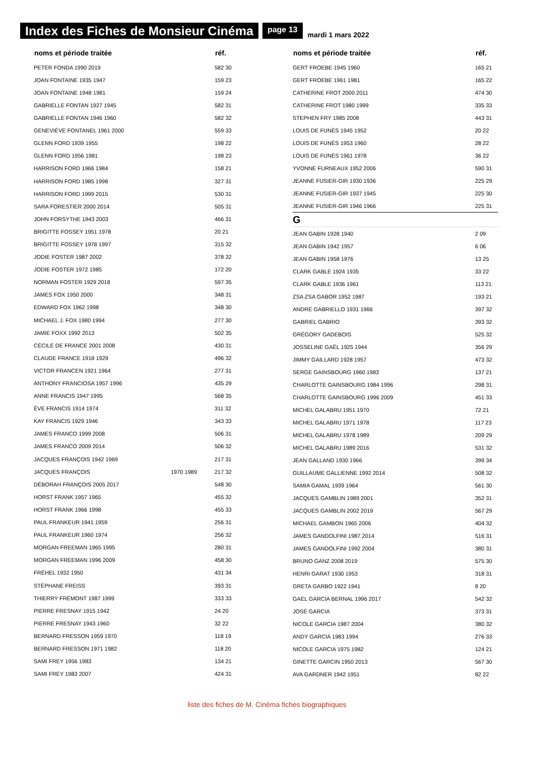Index des Fiches de Monsieur Cinéma
page 13
mardi 1 mars 2022
| noms et période traitée | | réf. |
| --- | --- | --- |
| PETER FONDA 1990 2019 | | 582 30 |
| JOAN FONTAINE 1935 1947 | | 159 23 |
| JOAN FONTAINE 1948 1981 | | 159 24 |
| GABRIELLE FONTAN 1927 1945 | | 582 31 |
| GABRIELLE FONTAN 1946 1960 | | 582 32 |
| GENEVIÈVE FONTANEL 1961 2000 | | 559 33 |
| GLENN FORD 1939 1955 | | 198 22 |
| GLENN FORD 1956 1981 | | 198 23 |
| HARRISON FORD 1966 1984 | | 158 21 |
| HARRISON FORD 1985 1998 | | 327 31 |
| HARRISON FORD 1999 2015 | | 530 31 |
| SARA FORESTIER 2000 2014 | | 505 31 |
| JOHN FORSYTHE 1943 2003 | | 466 31 |
| BRIGITTE FOSSEY 1951 1978 | | 20 21 |
| BRIGITTE FOSSEY 1978 1997 | | 315 32 |
| JODIE FOSTER 1987 2002 | | 378 32 |
| JODIE FOSTER 1972 1985 | | 172 20 |
| NORMAN FOSTER 1929 2018 | | 597 35 |
| JAMES FOX 1950 2000 | | 348 31 |
| EDWARD FOX 1962 1998 | | 348 30 |
| MICHAEL J. FOX 1980 1994 | | 277 30 |
| JAMIE FOXX 1992 2013 | | 502 35 |
| CÉCILE DE FRANCE 2001 2008 | | 430 31 |
| CLAUDE FRANCE 1918 1929 | | 496 32 |
| VICTOR FRANCEN 1921 1964 | | 277 31 |
| ANTHONY FRANCIOSA 1957 1996 | | 435 29 |
| ANNE FRANCIS 1947 1995 | | 568 35 |
| ÈVE FRANCIS 1914 1974 | | 311 32 |
| KAY FRANCIS 1929 1946 | | 343 33 |
| JAMES FRANCO 1999 2008 | | 506 31 |
| JAMES FRANCO 2009 2014 | | 506 32 |
| JACQUES FRANÇOIS 1942 1969 | | 217 31 |
| JACQUES FRANÇOIS | 1970 1989 | 217 32 |
| DÉBORAH FRANÇOIS 2005 2017 | | 548 30 |
| HORST FRANK 1957 1965 | | 455 32 |
| HORST FRANK 1966 1998 | | 455 33 |
| PAUL FRANKEUR 1941 1959 | | 256 31 |
| PAUL FRANKEUR 1960 1974 | | 256 32 |
| MORGAN FREEMAN 1965 1995 | | 280 31 |
| MORGAN FREEMAN 1996 2009 | | 458 30 |
| FRÉHEL 1932 1950 | | 431 34 |
| STÉPHANE FREISS | | 393 31 |
| THIERRY FRÉMONT 1987 1999 | | 333 33 |
| PIERRE FRESNAY 1915 1942 | | 24 20 |
| PIERRE FRESNAY 1943 1960 | | 32 22 |
| BERNARD FRESSON 1959 1970 | | 118 19 |
| BERNARD FRESSON 1971 1982 | | 118 20 |
| SAMI FREY 1956 1983 | | 134 21 |
| SAMI FREY 1983 2007 | | 424 31 |
| noms et période traitée | réf. |
| --- | --- |
| GERT FROEBE 1945 1960 | 165 21 |
| GERT FROEBE 1961 1981 | 165 22 |
| CATHERINE FROT 2000 2011 | 474 30 |
| CATHERINE FROT 1980 1999 | 335 33 |
| STEPHEN FRY 1985 2008 | 443 31 |
| LOUIS DE FUNÈS 1945 1952 | 20 22 |
| LOUIS DE FUNÈS 1953 1960 | 28 22 |
| LOUIS DE FUNÈS 1961 1978 | 36 22 |
| YVONNE FURNEAUX 1952 2006 | 590 31 |
| JEANNE FUSIER-GIR 1930 1936 | 225 29 |
| JEANNE FUSIER-GIR 1937 1945 | 225 30 |
| JEANNE FUSIER-GIR 1946 1966 | 225 31 |
| G | |
| JEAN GABIN 1928 1940 | 2 09 |
| JEAN GABIN 1942 1957 | 6 06 |
| JEAN GABIN 1958 1976 | 13 25 |
| CLARK GABLE 1924 1935 | 33 22 |
| CLARK GABLE 1936 1961 | 113 21 |
| ZSA ZSA GABOR 1952 1987 | 193 21 |
| ANDRÉ GABRIELLO 1931 1966 | 397 32 |
| GABRIEL GABRIO | 393 32 |
| GRÉGORY GADEBOIS | 525 32 |
| JOSSELINE GAËL 1925 1944 | 356 29 |
| JIMMY GAILLARD 1928 1957 | 473 32 |
| SERGE GAINSBOURG 1960 1983 | 137 21 |
| CHARLOTTE GAINSBOURG 1984 1996 | 298 31 |
| CHARLOTTE GAINSBOURG 1996 2009 | 451 33 |
| MICHEL GALABRU 1951 1970 | 72 21 |
| MICHEL GALABRU 1971 1978 | 117 23 |
| MICHEL GALABRU 1978 1989 | 209 29 |
| MICHEL GALABRU 1989 2016 | 531 32 |
| JEAN GALLAND 1930 1966 | 399 34 |
| GUILLAUME GALLIENNE 1992 2014 | 508 32 |
| SAMIA GAMAL 1939 1964 | 561 30 |
| JACQUES GAMBLIN 1989 2001 | 352 31 |
| JACQUES GAMBLIN 2002 2019 | 567 29 |
| MICHAEL GAMBON 1965 2006 | 404 32 |
| JAMES GANDOLFINI 1987 2014 | 516 31 |
| JAMES GANDOLFINI 1992 2004 | 380 31 |
| BRUNO GANZ 2008 2019 | 575 30 |
| HENRI GARAT 1930 1953 | 318 31 |
| GRETA GARBO 1922 1941 | 8 20 |
| GAEL GARCÍA BERNAL 1996 2017 | 542 32 |
| JOSÉ GARCIA | 373 31 |
| NICOLE GARCIA 1987 2004 | 380 32 |
| ANDY GARCIA 1983 1994 | 276 33 |
| NICOLE GARCIA 1975 1982 | 124 21 |
| GINETTE GARCIN 1950 2013 | 567 30 |
| AVA GARDNER 1942 1951 | 82 22 |
liste des fiches de M. Cinéma fiches biographiques